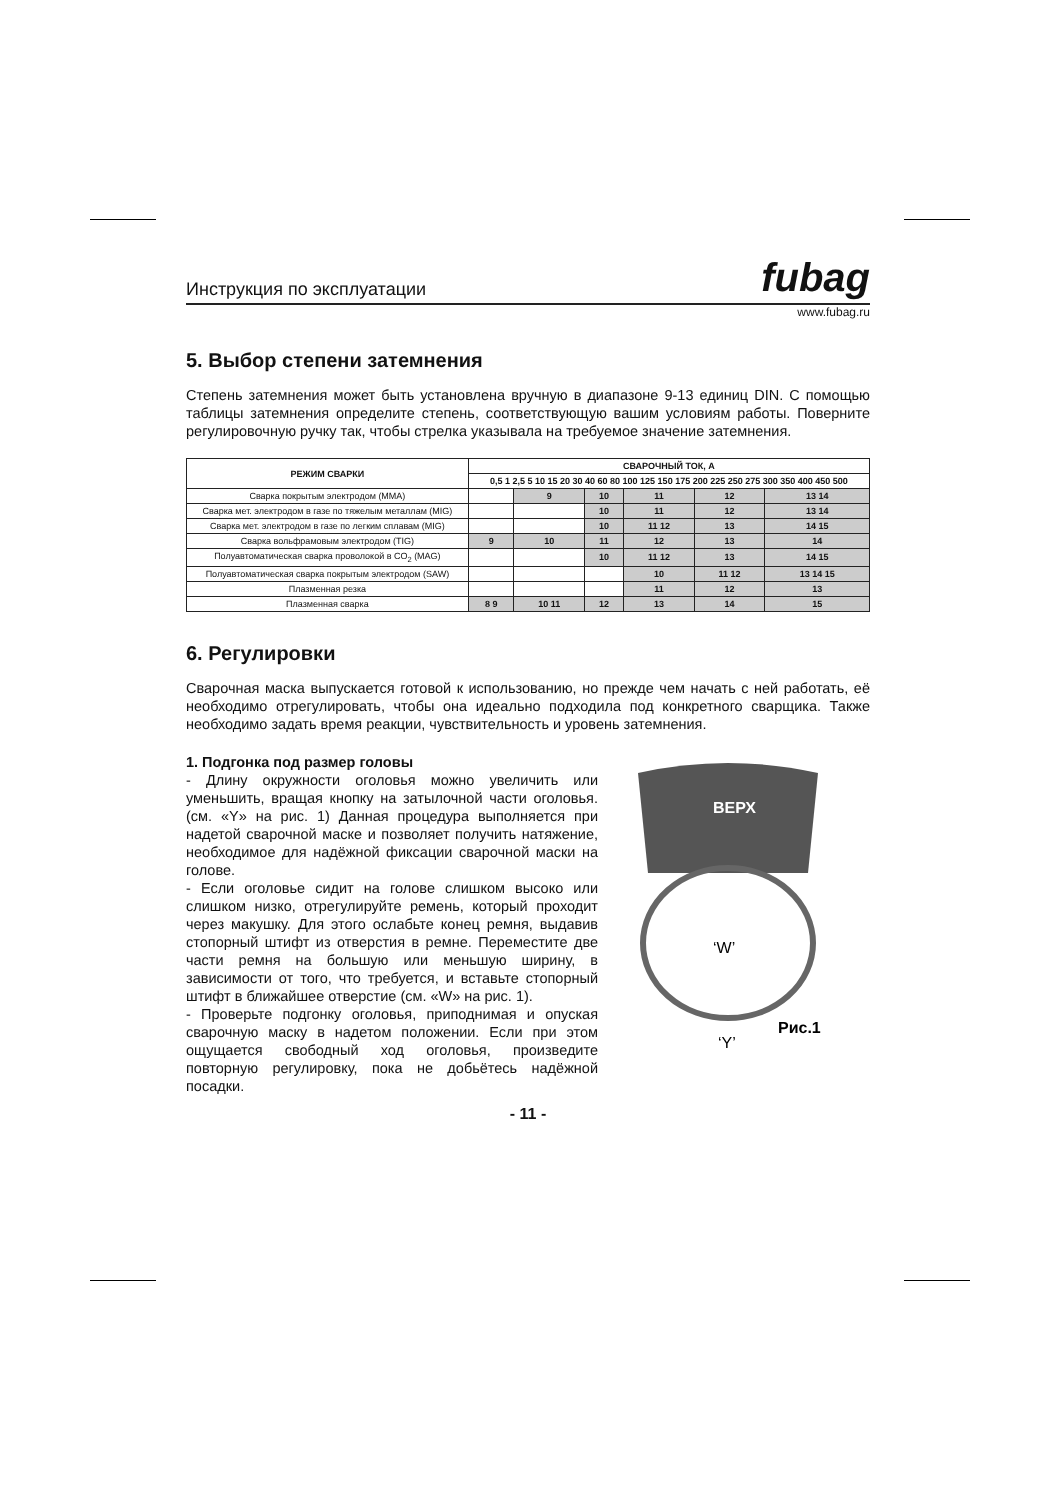Инструкция по эксплуатации
fubag
www.fubag.ru
5. Выбор степени затемнения
Степень затемнения может быть установлена вручную в диапазоне 9-13 единиц DIN. С помощью таблицы затемнения определите степень, соответствующую вашим условиям работы. Поверните регулировочную ручку так, чтобы стрелка указывала на требуемое значение затемнения.
| РЕЖИМ СВАРКИ | СВАРОЧНЫЙ ТОК, А | | | | | |
| --- | --- | --- | --- | --- | --- | --- |
| | 0,5 1 2,5 5 10 15 20 30 40 60 80 100 125 150 175 200 225 250 275 300 350 400 450 500 | | | | | |
| Сварка покрытым электродом (MMA) | | 9 | 10 | 11 | 12 | 13 14 |
| Сварка мет. электродом в газе по тяжелым металлам (MIG) | | | 10 | 11 | 12 | 13 14 |
| Сварка мет. электродом в газе по легким сплавам (MIG) | | | 10 | 11 12 | 13 | 14 15 |
| Сварка вольфрамовым электродом (TIG) | 9 | 10 | 11 | 12 | 13 | 14 |
| Полуавтоматическая сварка проволокой в CO<sub>2</sub> (MAG) | | | 10 | 11 12 | 13 | 14 15 |
| Полуавтоматическая сварка покрытым электродом (SAW) | | | | 10 | 11 12 | 13 14 15 |
| Плазменная резка | | | | 11 | 12 | 13 |
| Плазменная сварка | 8 9 | 10 11 | 12 | 13 | 14 | 15 |
6. Регулировки
Сварочная маска выпускается готовой к использованию, но прежде чем начать с ней работать, её необходимо отрегулировать, чтобы она идеально подходила под конкретного сварщика. Также необходимо задать время реакции, чувствительность и уровень затемнения.
1. Подгонка под размер головы
- Длину окружности оголовья можно увеличить или уменьшить, вращая кнопку на затылочной части оголовья. (см. «Y» на рис. 1) Данная процедура выполняется при надетой сварочной маске и позволяет получить натяжение, необходимое для надёжной фиксации сварочной маски на голове.
- Если оголовье сидит на голове слишком высоко или слишком низко, отрегулируйте ремень, который проходит через макушку. Для этого ослабьте конец ремня, выдавив стопорный штифт из отверстия в ремне. Переместите две части ремня на большую или меньшую ширину, в зависимости от того, что требуется, и вставьте стопорный штифт в ближайшее отверстие (см. «W» на рис. 1).
- Проверьте подгонку оголовья, приподнимая и опуская сварочную маску в надетом положении. Если при этом ощущается свободный ход оголовья, произведите повторную регулировку, пока не добьётесь надёжной посадки.
ВЕРХ
‘W’
‘Y’
Рис.1
- 11 -